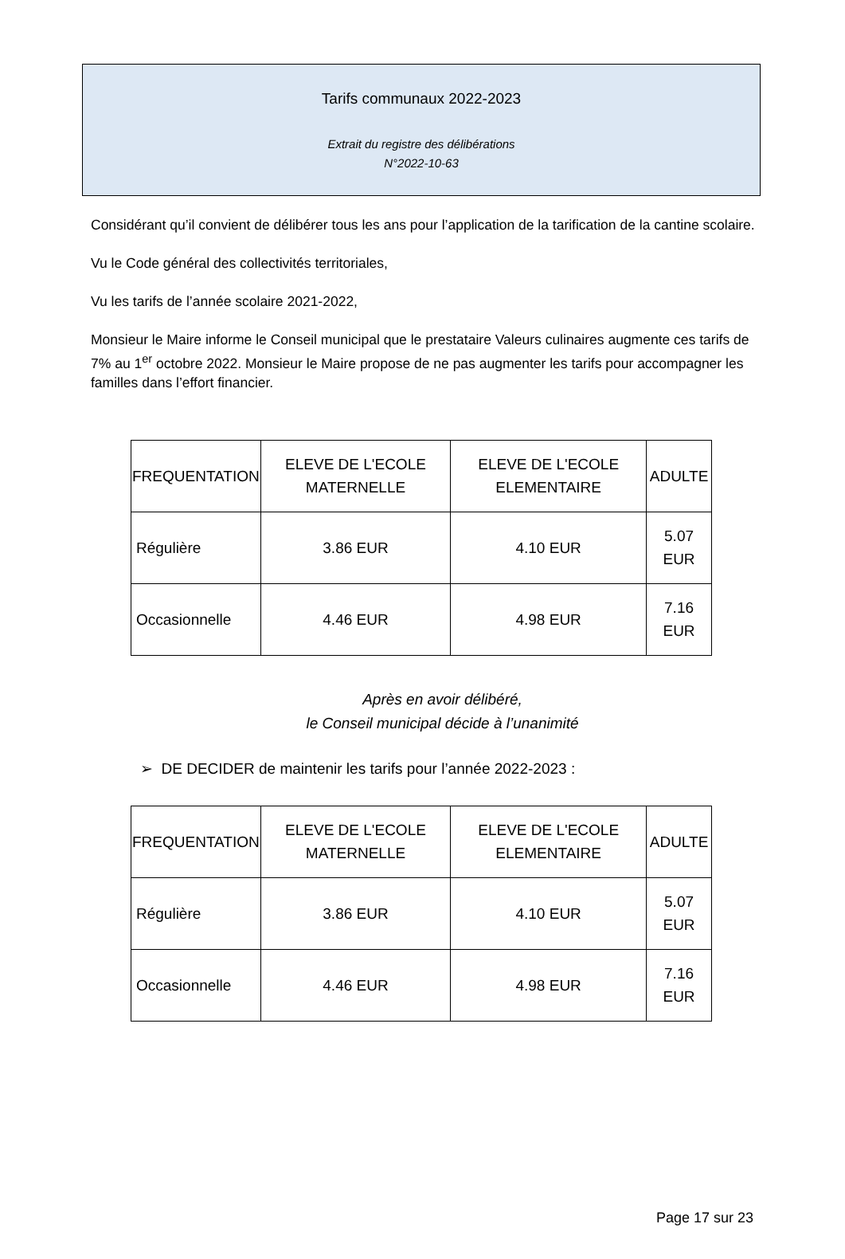Tarifs communaux 2022-2023
Extrait du registre des délibérations
N°2022-10-63
Considérant qu’il convient de délibérer tous les ans pour l’application de la tarification de la cantine scolaire.
Vu le Code général des collectivités territoriales,
Vu les tarifs de l’année scolaire 2021-2022,
Monsieur le Maire informe le Conseil municipal que le prestataire Valeurs culinaires augmente ces tarifs de 7% au 1<sup>er</sup> octobre 2022. Monsieur le Maire propose de ne pas augmenter les tarifs pour accompagner les familles dans l’effort financier.
| FREQUENTATION | ELEVE DE L'ECOLE MATERNELLE | ELEVE DE L'ECOLE ELEMENTAIRE | ADULTE |
| --- | --- | --- | --- |
| Régulière | 3.86 EUR | 4.10 EUR | 5.07 EUR |
| Occasionnelle | 4.46 EUR | 4.98 EUR | 7.16 EUR |
Après en avoir délibéré,
le Conseil municipal décide à l’unanimité
➢ DE DECIDER de maintenir les tarifs pour l’année 2022-2023 :
| FREQUENTATION | ELEVE DE L'ECOLE MATERNELLE | ELEVE DE L'ECOLE ELEMENTAIRE | ADULTE |
| --- | --- | --- | --- |
| Régulière | 3.86 EUR | 4.10 EUR | 5.07 EUR |
| Occasionnelle | 4.46 EUR | 4.98 EUR | 7.16 EUR |
Page 17 sur 23